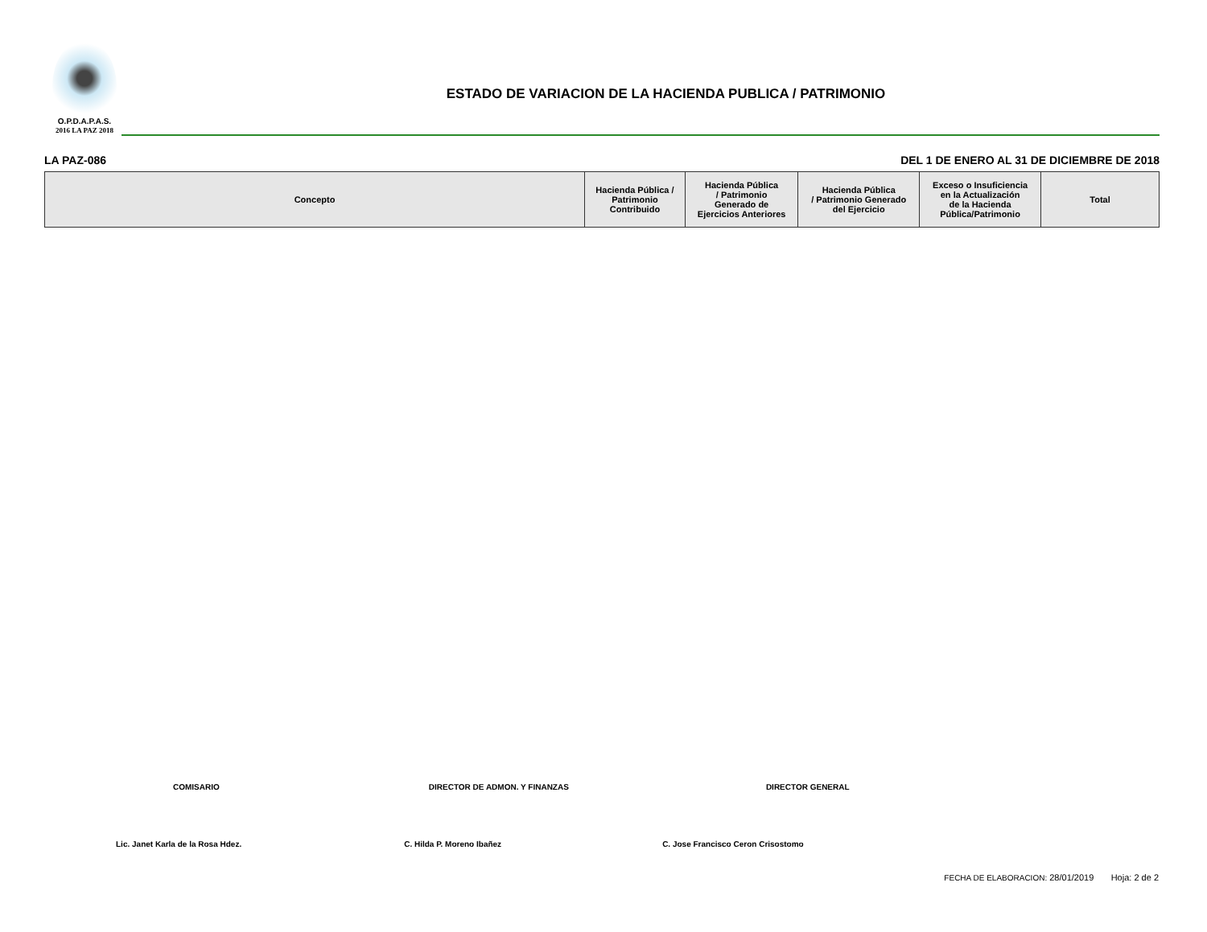O.P.D.A.P.A.S.
2016 LA PAZ 2018
ESTADO DE VARIACION DE LA HACIENDA PUBLICA / PATRIMONIO
LA PAZ-086 DEL 1 DE ENERO AL 31 DE DICIEMBRE DE 2018
| Concepto | Hacienda Pública / Patrimonio Contribuido | Hacienda Pública / Patrimonio Generado de Ejercicios Anteriores | Hacienda Pública / Patrimonio Generado del Ejercicio | Exceso o Insuficiencia en la Actualización de la Hacienda Pública/Patrimonio | Total |
| --- | --- | --- | --- | --- | --- |
COMISARIO DIRECTOR DE ADMON. Y FINANZAS DIRECTOR GENERAL
Lic. Janet Karla de la Rosa Hdez.
C. Hilda P. Moreno Ibañez C. Jose Francisco Ceron Crisostomo
FECHA DE ELABORACION: 28/01/2019 Hoja: 2 de 2